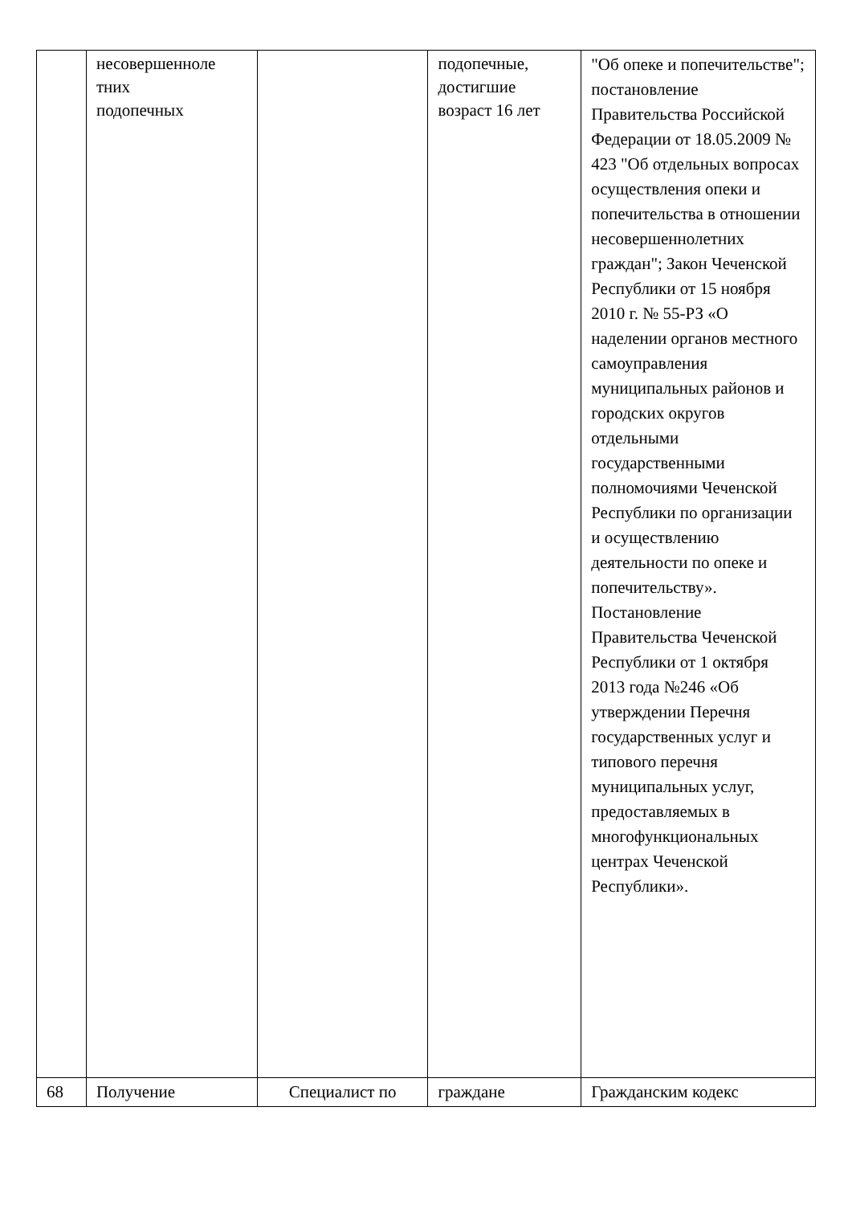| | несовершенноле тних подопечных | | подопечные, достигшие возраст 16 лет | "Об опеке и попечительстве"; постановление Правительства Российской Федерации от 18.05.2009 № 423 "Об отдельных вопросах осуществления опеки и попечительства в отношении несовершеннолетних граждан"; Закон Чеченской Республики от 15 ноября 2010 г. № 55-РЗ «О наделении органов местного самоуправления муниципальных районов и городских округов отдельными государственными полномочиями Чеченской Республики по организации и осуществлению деятельности по опеке и попечительству». Постановление Правительства Чеченской Республики от 1 октября 2013 года №246 «Об утверждении Перечня государственных услуг и типового перечня муниципальных услуг, предоставляемых в многофункциональных центрах Чеченской Республики». |
| 68 | Получение | Специалист по | граждане | Гражданским кодекс |